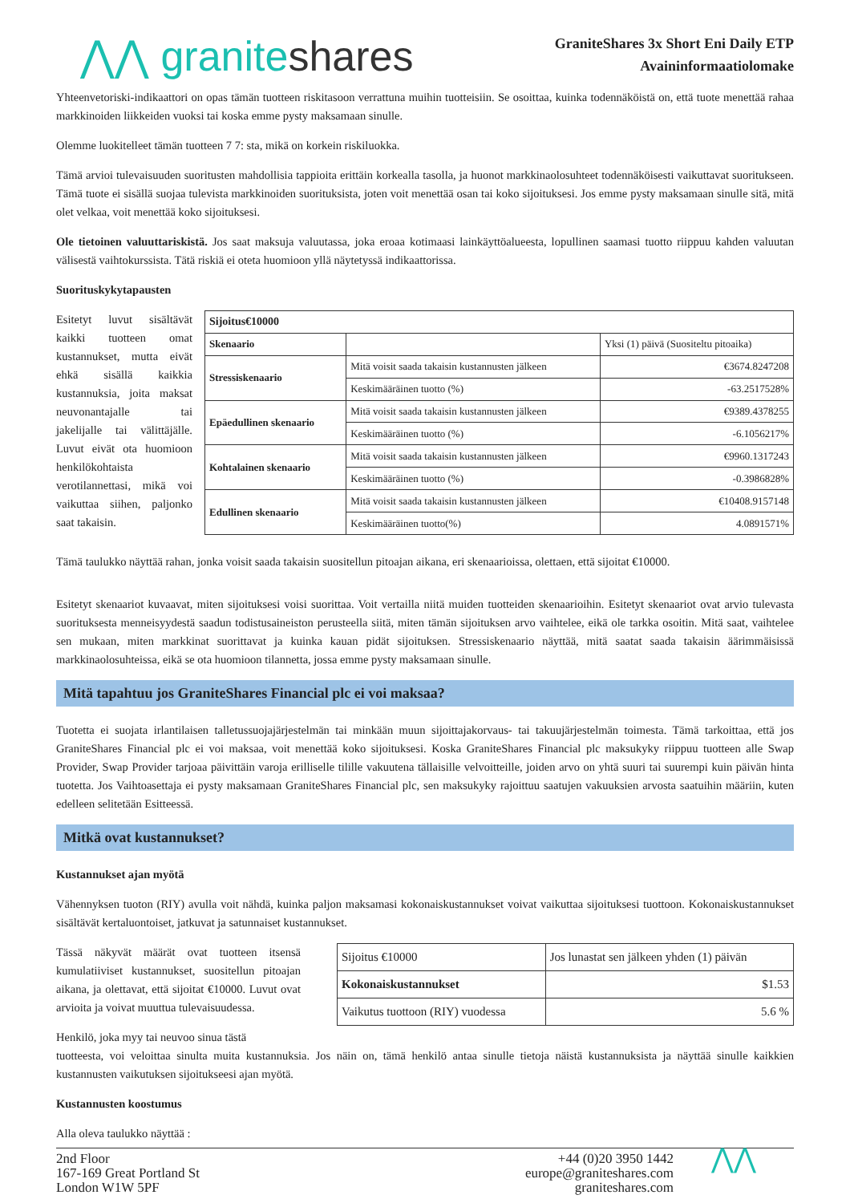⋀⋀ graniteshares
GraniteShares 3x Short Eni Daily ETP
Avaininformaatiolomake
Yhteenvetoriski-indikaattori on opas tämän tuotteen riskitasoon verrattuna muihin tuotteisiin. Se osoittaa, kuinka todennäköistä on, että tuote menettää rahaa markkinoiden liikkeiden vuoksi tai koska emme pysty maksamaan sinulle.
Olemme luokitelleet tämän tuotteen 7 7: sta, mikä on korkein riskiluokka.
Tämä arvioi tulevaisuuden suoritusten mahdollisia tappioita erittäin korkealla tasolla, ja huonot markkinaolosuhteet todennäköisesti vaikuttavat suoritukseen. Tämä tuote ei sisällä suojaa tulevista markkinoiden suorituksista, joten voit menettää osan tai koko sijoituksesi. Jos emme pysty maksamaan sinulle sitä, mitä olet velkaa, voit menettää koko sijoituksesi.
Ole tietoinen valuuttariskistä. Jos saat maksuja valuutassa, joka eroaa kotimaasi lainkäyttöalueesta, lopullinen saamasi tuotto riippuu kahden valuutan välisestä vaihtokurssista. Tätä riskiä ei oteta huomioon yllä näytetyssä indikaattorissa.
Suorituskykytapausten
Esitetyt luvut sisältävät kaikki tuotteen omat kustannukset, mutta eivät ehkä sisällä kaikkia kustannuksia, joita maksat neuvonantajalle tai jakelijalle tai välittäjälle. Luvut eivät ota huomioon henkilökohtaista verotilannettasi, mikä voi vaikuttaa siihen, paljonko saat takaisin.
| Sijoitus€10000 | | |
| --- | --- | --- |
| Skenaario | | Yksi (1) päivä (Suositeltu pitoaika) |
| Stressiskenaario | Mitä voisit saada takaisin kustannusten jälkeen | €3674.8247208 |
| | Keskimääräinen tuotto (%) | -63.2517528% |
| Epäedullinen skenaario | Mitä voisit saada takaisin kustannusten jälkeen | €9389.4378255 |
| | Keskimääräinen tuotto (%) | -6.1056217% |
| Kohtalainen skenaario | Mitä voisit saada takaisin kustannusten jälkeen | €9960.1317243 |
| | Keskimääräinen tuotto (%) | -0.3986828% |
| Edullinen skenaario | Mitä voisit saada takaisin kustannusten jälkeen | €10408.9157148 |
| | Keskimääräinen tuotto(%) | 4.0891571% |
Tämä taulukko näyttää rahan, jonka voisit saada takaisin suositellun pitoajan aikana, eri skenaarioissa, olettaen, että sijoitat €10000.
Esitetyt skenaariot kuvaavat, miten sijoituksesi voisi suorittaa. Voit vertailla niitä muiden tuotteiden skenaarioihin. Esitetyt skenaariot ovat arvio tulevasta suorituksesta menneisyydestä saadun todistusaineiston perusteella siitä, miten tämän sijoituksen arvo vaihtelee, eikä ole tarkka osoitin. Mitä saat, vaihtelee sen mukaan, miten markkinat suorittavat ja kuinka kauan pidät sijoituksen. Stressiskenaario näyttää, mitä saatat saada takaisin äärimmäisissä markkinaolosuhteissa, eikä se ota huomioon tilannetta, jossa emme pysty maksamaan sinulle.
Mitä tapahtuu jos GraniteShares Financial plc ei voi maksaa?
Tuotetta ei suojata irlantilaisen talletussuojajärjestelmän tai minkään muun sijoittajakorvaus- tai takuujärjestelmän toimesta. Tämä tarkoittaa, että jos GraniteShares Financial plc ei voi maksaa, voit menettää koko sijoituksesi. Koska GraniteShares Financial plc maksukyky riippuu tuotteen alle Swap Provider, Swap Provider tarjoaa päivittäin varoja erilliselle tilille vakuutena tällaisille velvoitteille, joiden arvo on yhtä suuri tai suurempi kuin päivän hinta tuotetta. Jos Vaihtoasettaja ei pysty maksamaan GraniteShares Financial plc, sen maksukyky rajoittuu saatujen vakuuksien arvosta saatuihin määriin, kuten edelleen selitetään Esitteessä.
Mitkä ovat kustannukset?
Kustannukset ajan myötä
Vähennyksen tuoton (RIY) avulla voit nähdä, kuinka paljon maksamasi kokonaiskustannukset voivat vaikuttaa sijoituksesi tuottoon. Kokonaiskustannukset sisältävät kertaluontoiset, jatkuvat ja satunnaiset kustannukset.
Tässä näkyvät määrät ovat tuotteen itsensä kumulatiiviset kustannukset, suositellun pitoajan aikana, ja olettavat, että sijoitat €10000. Luvut ovat arvioita ja voivat muuttua tulevaisuudessa.
| Sijoitus €10000 | Jos lunastat sen jälkeen yhden (1) päivän |
| Kokonaiskustannukset | $1.53 |
| Vaikutus tuottoon (RIY) vuodessa | 5.6 % |
Henkilö, joka myy tai neuvoo sinua tästä
tuotteesta, voi veloittaa sinulta muita kustannuksia. Jos näin on, tämä henkilö antaa sinulle tietoja näistä kustannuksista ja näyttää sinulle kaikkien kustannusten vaikutuksen sijoitukseesi ajan myötä.
Kustannusten koostumus
Alla oleva taulukko näyttää :
2nd Floor
167-169 Great Portland St
London W1W 5PF
+44 (0)20 3950 1442
europe@graniteshares.com
graniteshares.com
⋀⋀